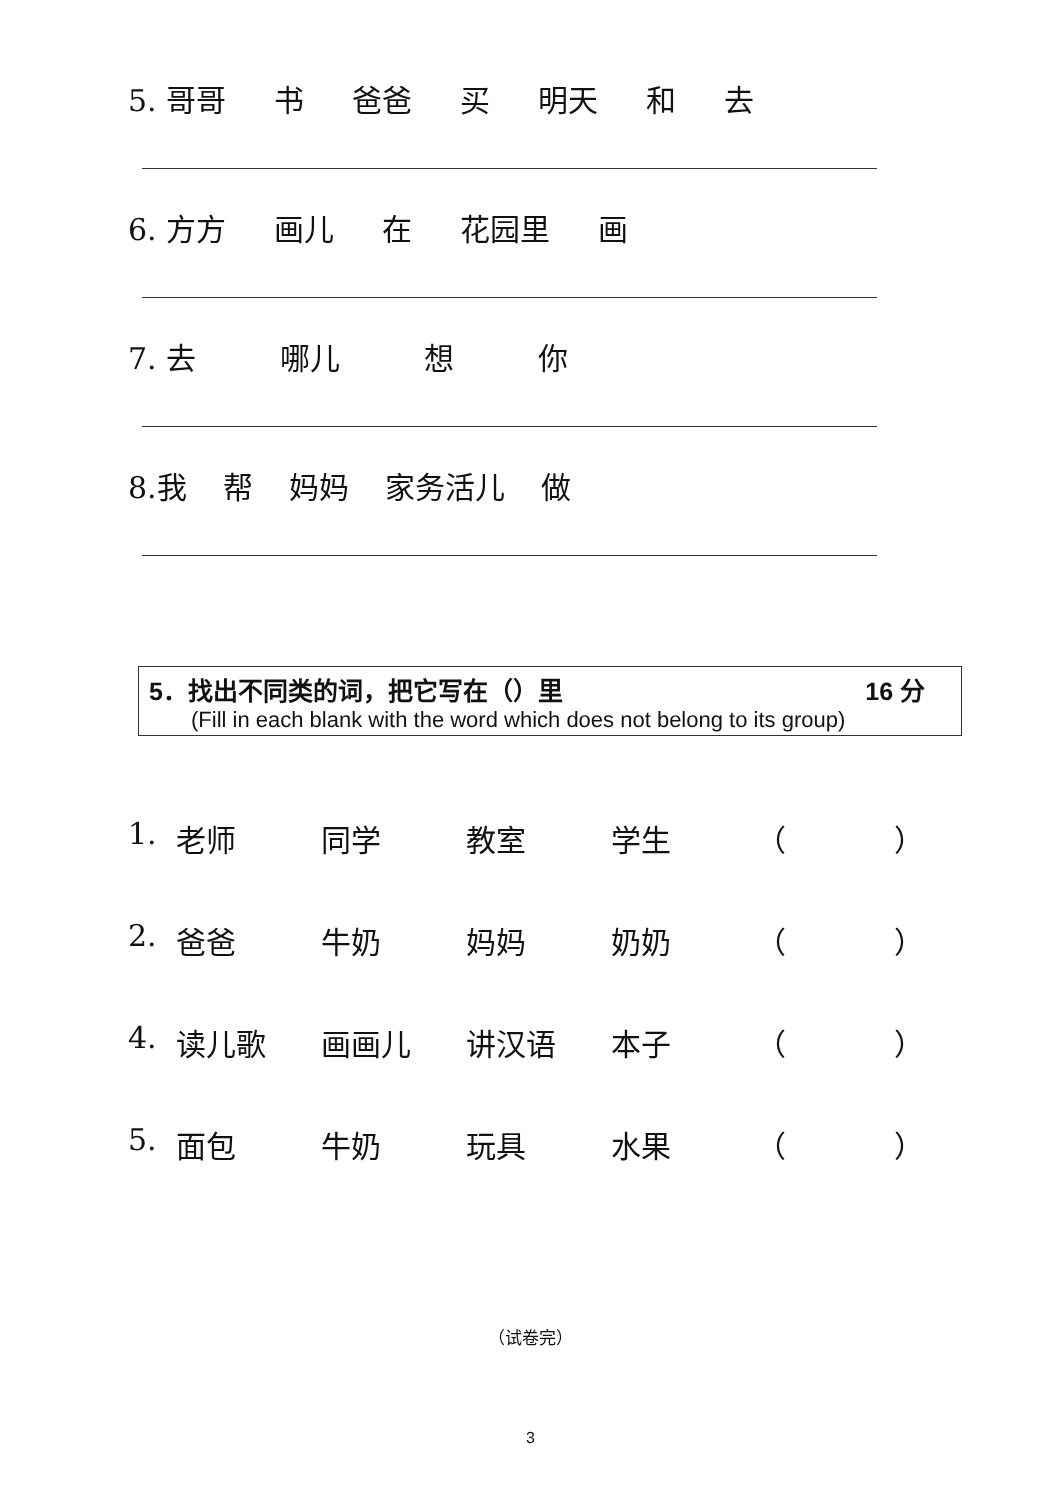5. 哥哥 书 爸爸 买 明天 和 去
6. 方方 画儿 在 花园里 画
7. 去 哪儿 想 你
8.我 帮 妈妈 家务活儿 做
5．找出不同类的词，把它写在（）里 16 分
(Fill in each blank with the word which does not belong to its group)
1. 老师 同学 教室 学生 （ ）
2. 爸爸 牛奶 妈妈 奶奶 （ ）
4. 读儿歌 画画儿 讲汉语 本子 （ ）
5. 面包 牛奶 玩具 水果 （ ）
（试卷完）
3